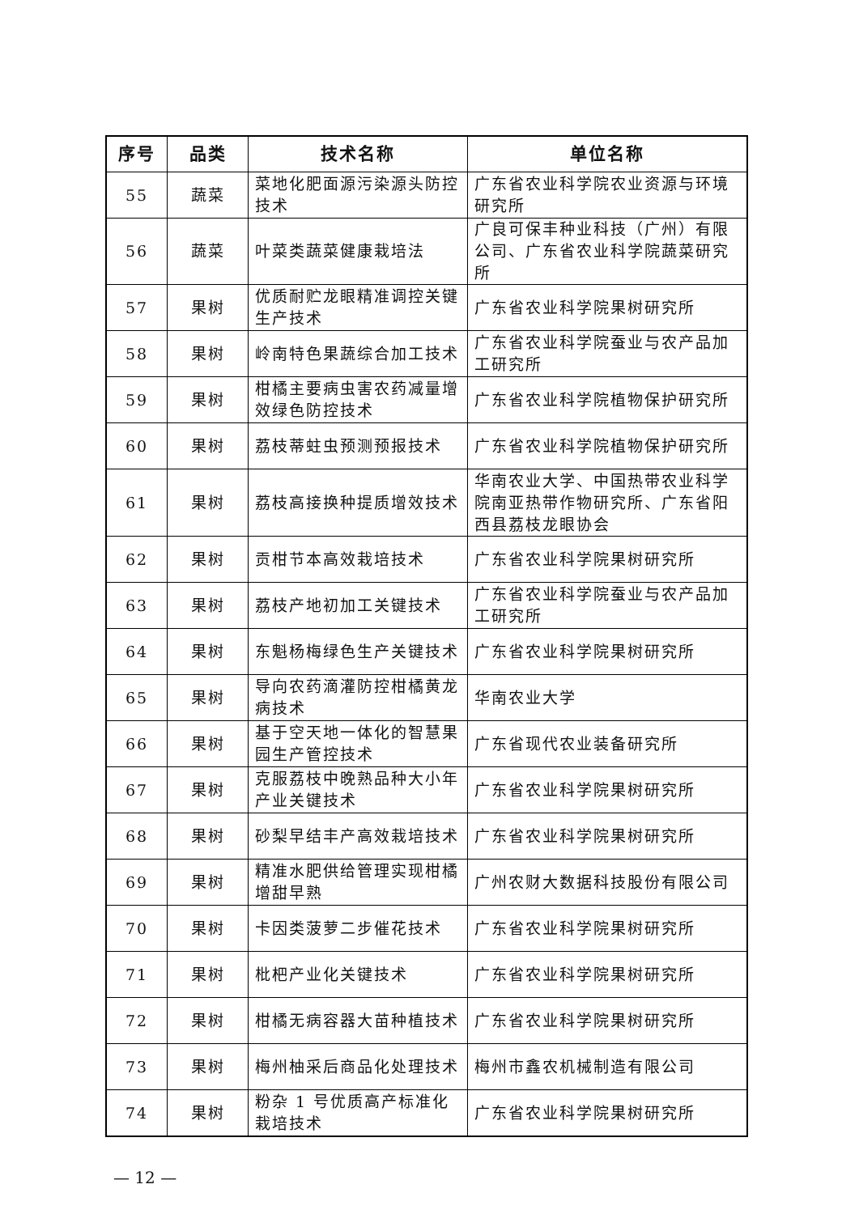| 序号 | 品类 | 技术名称 | 单位名称 |
| --- | --- | --- | --- |
| 55 | 蔬菜 | 菜地化肥面源污染源头防控技术 | 广东省农业科学院农业资源与环境研究所 |
| 56 | 蔬菜 | 叶菜类蔬菜健康栽培法 | 广良可保丰种业科技（广州）有限公司、广东省农业科学院蔬菜研究所 |
| 57 | 果树 | 优质耐贮龙眼精准调控关键生产技术 | 广东省农业科学院果树研究所 |
| 58 | 果树 | 岭南特色果蔬综合加工技术 | 广东省农业科学院蚕业与农产品加工研究所 |
| 59 | 果树 | 柑橘主要病虫害农药减量增效绿色防控技术 | 广东省农业科学院植物保护研究所 |
| 60 | 果树 | 荔枝蒂蛀虫预测预报技术 | 广东省农业科学院植物保护研究所 |
| 61 | 果树 | 荔枝高接换种提质增效技术 | 华南农业大学、中国热带农业科学院南亚热带作物研究所、广东省阳西县荔枝龙眼协会 |
| 62 | 果树 | 贡柑节本高效栽培技术 | 广东省农业科学院果树研究所 |
| 63 | 果树 | 荔枝产地初加工关键技术 | 广东省农业科学院蚕业与农产品加工研究所 |
| 64 | 果树 | 东魁杨梅绿色生产关键技术 | 广东省农业科学院果树研究所 |
| 65 | 果树 | 导向农药滴灌防控柑橘黄龙病技术 | 华南农业大学 |
| 66 | 果树 | 基于空天地一体化的智慧果园生产管控技术 | 广东省现代农业装备研究所 |
| 67 | 果树 | 克服荔枝中晚熟品种大小年产业关键技术 | 广东省农业科学院果树研究所 |
| 68 | 果树 | 砂梨早结丰产高效栽培技术 | 广东省农业科学院果树研究所 |
| 69 | 果树 | 精准水肥供给管理实现柑橘增甜早熟 | 广州农财大数据科技股份有限公司 |
| 70 | 果树 | 卡因类菠萝二步催花技术 | 广东省农业科学院果树研究所 |
| 71 | 果树 | 枇杷产业化关键技术 | 广东省农业科学院果树研究所 |
| 72 | 果树 | 柑橘无病容器大苗种植技术 | 广东省农业科学院果树研究所 |
| 73 | 果树 | 梅州柚采后商品化处理技术 | 梅州市鑫农机械制造有限公司 |
| 74 | 果树 | 粉杂 1 号优质高产标准化栽培技术 | 广东省农业科学院果树研究所 |
— 12 —